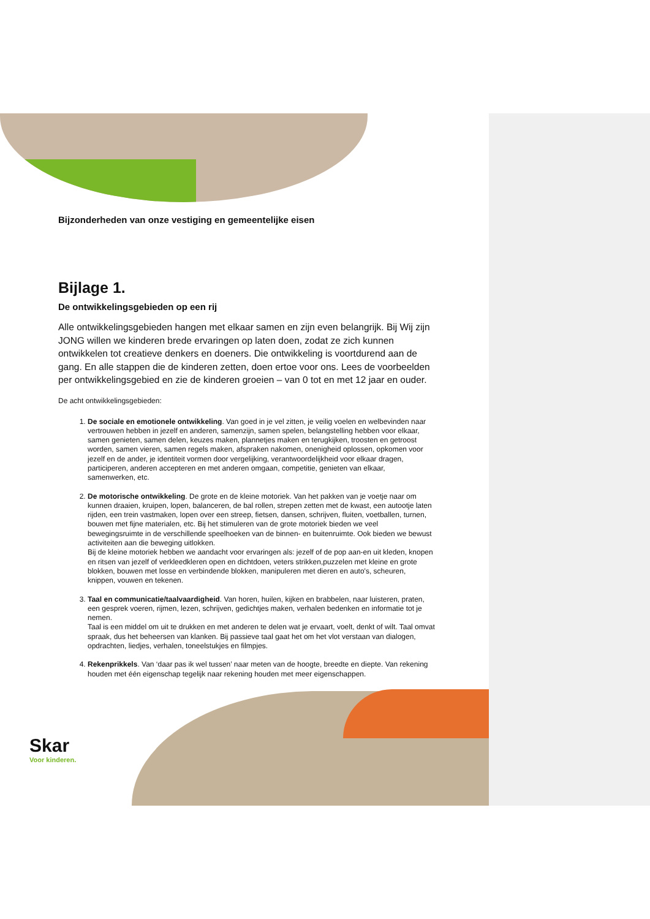Bijzonderheden van onze vestiging en gemeentelijke eisen
Bijlage 1.
De ontwikkelingsgebieden op een rij
Alle ontwikkelingsgebieden hangen met elkaar samen en zijn even belangrijk. Bij Wij zijn JONG willen we kinderen brede ervaringen op laten doen, zodat ze zich kunnen ontwikkelen tot creatieve denkers en doeners. Die ontwikkeling is voortdurend aan de gang. En alle stappen die de kinderen zetten, doen ertoe voor ons. Lees de voorbeelden per ontwikkelingsgebied en zie de kinderen groeien – van 0 tot en met 12 jaar en ouder.
De acht ontwikkelingsgebieden:
1. De sociale en emotionele ontwikkeling. Van goed in je vel zitten, je veilig voelen en welbevinden naar vertrouwen hebben in jezelf en anderen, samenzijn, samen spelen, belangstelling hebben voor elkaar, samen genieten, samen delen, keuzes maken, plannetjes maken en terugkijken, troosten en getroost worden, samen vieren, samen regels maken, afspraken nakomen, onenigheid oplossen, opkomen voor jezelf en de ander, je identiteit vormen door vergelijking, verantwoordelijkheid voor elkaar dragen, participeren, anderen accepteren en met anderen omgaan, competitie, genieten van elkaar, samenwerken, etc.
2. De motorische ontwikkeling. De grote en de kleine motoriek. Van het pakken van je voetje naar om kunnen draaien, kruipen, lopen, balanceren, de bal rollen, strepen zetten met de kwast, een autootje laten rijden, een trein vastmaken, lopen over een streep, fietsen, dansen, schrijven, fluiten, voetballen, turnen, bouwen met fijne materialen, etc. Bij het stimuleren van de grote motoriek bieden we veel bewegingsruimte in de verschillende speelhoeken van de binnen- en buitenruimte. Ook bieden we bewust activiteiten aan die beweging uitlokken.
Bij de kleine motoriek hebben we aandacht voor ervaringen als: jezelf of de pop aan-en uit kleden, knopen en ritsen van jezelf of verkleedkleren open en dichtdoen, veters strikken,puzzelen met kleine en grote blokken, bouwen met losse en verbindende blokken, manipuleren met dieren en auto's, scheuren, knippen, vouwen en tekenen.
3. Taal en communicatie/taalvaardigheid. Van horen, huilen, kijken en brabbelen, naar luisteren, praten, een gesprek voeren, rijmen, lezen, schrijven, gedichtjes maken, verhalen bedenken en informatie tot je nemen.
Taal is een middel om uit te drukken en met anderen te delen wat je ervaart, voelt, denkt of wilt. Taal omvat spraak, dus het beheersen van klanken. Bij passieve taal gaat het om het vlot verstaan van dialogen, opdrachten, liedjes, verhalen, toneelstukjes en filmpjes.
4. Rekenprikkels. Van ‘daar pas ik wel tussen’ naar meten van de hoogte, breedte en diepte. Van rekening houden met één eigenschap tegelijk naar rekening houden met meer eigenschappen.
Skar
Voor kinderen.